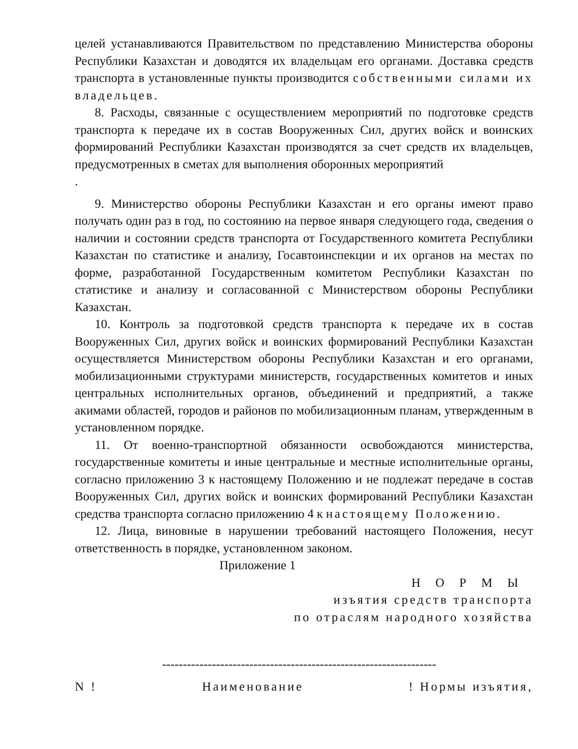целей устанавливаются Правительством по представлению Министерства обороны Республики Казахстан и доводятся их владельцам его органами. Доставка средств транспорта в установленные пункты производится собственными силами их владельцев.
8. Расходы, связанные с осуществлением мероприятий по подготовке средств транспорта к передаче их в состав Вооруженных Сил, других войск и воинских формирований Республики Казахстан производятся за счет средств их владельцев, предусмотренных в сметах для выполнения оборонных мероприятий
.
9. Министерство обороны Республики Казахстан и его органы имеют право получать один раз в год, по состоянию на первое января следующего года, сведения о наличии и состоянии средств транспорта от Государственного комитета Республики Казахстан по статистике и анализу, Госавтоинспекции и их органов на местах по форме, разработанной Государственным комитетом Республики Казахстан по статистике и анализу и согласованной с Министерством обороны Республики Казахстан.
10. Контроль за подготовкой средств транспорта к передаче их в состав Вооруженных Сил, других войск и воинских формирований Республики Казахстан осуществляется Министерством обороны Республики Казахстан и его органами, мобилизационными структурами министерств, государственных комитетов и иных центральных исполнительных органов, объединений и предприятий, а также акимами областей, городов и районов по мобилизационным планам, утвержденным в установленном порядке.
11. От военно-транспортной обязанности освобождаются министерства, государственные комитеты и иные центральные и местные исполнительные органы, согласно приложению 3 к настоящему Положению и не подлежат передаче в состав Вооруженных Сил, других войск и воинских формирований Республики Казахстан средства транспорта согласно приложению 4 к настоящему Положению.
12. Лица, виновные в нарушении требований настоящего Положения, несут ответственность в порядке, установленном законом.
Приложение 1
НОРМЫ
изъятия средств транспорта
по отраслям народного хозяйства
------------------------------------------------------------------
N ! Наименование! Нормы изъятия,